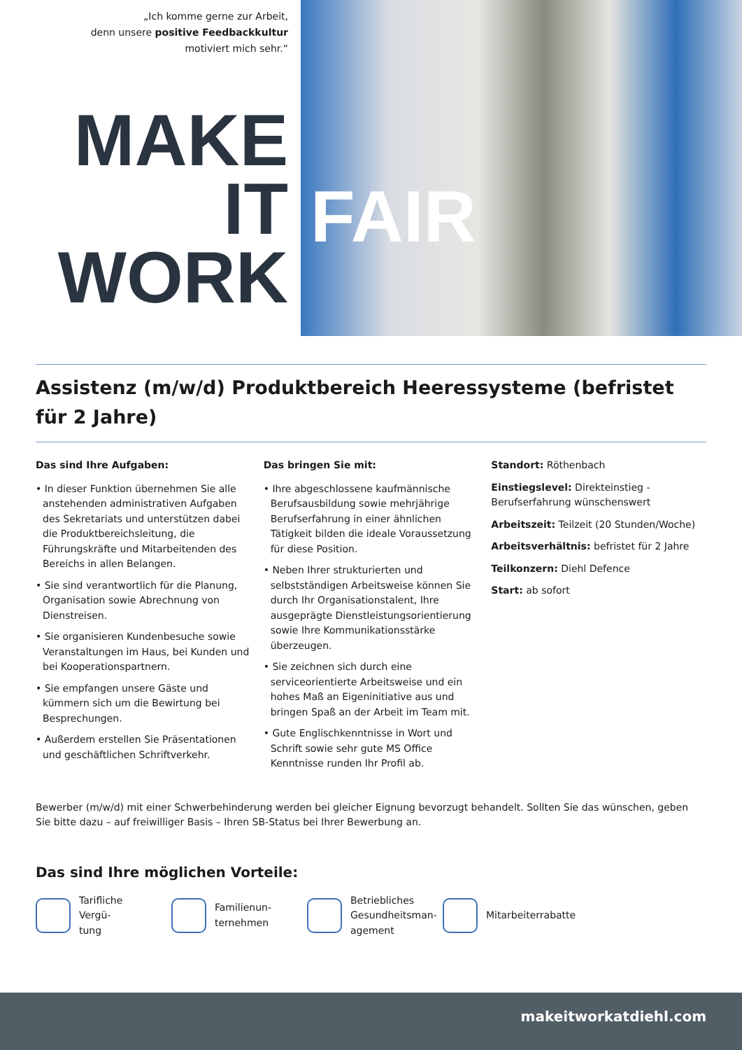„Ich komme gerne zur Arbeit,
denn unsere positive Feedbackkultur
motiviert mich sehr.“
MAKE
IT
WORK
FAIR
Assistenz (m/w/d) Produktbereich Heeressysteme (befristet für 2 Jahre)
Das sind Ihre Aufgaben:
• In dieser Funktion übernehmen Sie alle anstehenden administrativen Aufgaben des Sekretariats und unterstützen dabei die Produktbereichsleitung, die Führungskräfte und Mitarbeitenden des Bereichs in allen Belangen.
• Sie sind verantwortlich für die Planung, Organisation sowie Abrechnung von Dienstreisen.
• Sie organisieren Kundenbesuche sowie Veranstaltungen im Haus, bei Kunden und bei Kooperationspartnern.
• Sie empfangen unsere Gäste und kümmern sich um die Bewirtung bei Besprechungen.
• Außerdem erstellen Sie Präsentationen und geschäftlichen Schriftverkehr.
Das bringen Sie mit:
• Ihre abgeschlossene kaufmännische Berufsausbildung sowie mehrjährige Berufserfahrung in einer ähnlichen Tätigkeit bilden die ideale Voraussetzung für diese Position.
• Neben Ihrer strukturierten und selbstständigen Arbeitsweise können Sie durch Ihr Organisationstalent, Ihre ausgeprägte Dienstleistungsorientierung sowie Ihre Kommunikationsstärke überzeugen.
• Sie zeichnen sich durch eine serviceorientierte Arbeitsweise und ein hohes Maß an Eigeninitiative aus und bringen Spaß an der Arbeit im Team mit.
• Gute Englischkenntnisse in Wort und Schrift sowie sehr gute MS Office Kenntnisse runden Ihr Profil ab.
Standort: Röthenbach
Einstiegslevel: Direkteinstieg - Berufserfahrung wünschenswert
Arbeitszeit: Teilzeit (20 Stunden/Woche)
Arbeitsverhältnis: befristet für 2 Jahre
Teilkonzern: Diehl Defence
Start: ab sofort
Bewerber (m/w/d) mit einer Schwerbehinderung werden bei gleicher Eignung bevorzugt behandelt. Sollten Sie das wünschen, geben Sie bitte dazu – auf freiwilliger Basis – Ihren SB-Status bei Ihrer Bewerbung an.
Das sind Ihre möglichen Vorteile:
Tarifliche Vergü-
tung
Familienun-
ternehmen
Betriebliches
Gesundheitsman-
agement
Mitarbeiterrabatte
makeitworkatdiehl.com